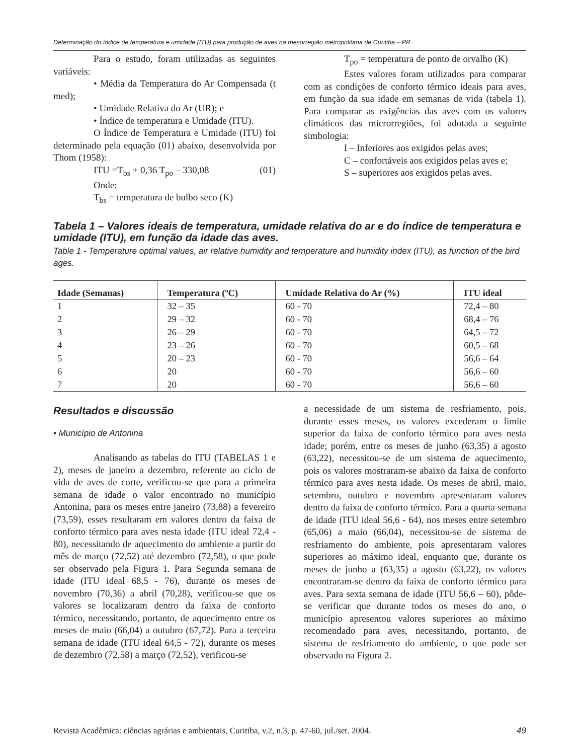Determinação do índice de temperatura e umidade (ITU) para produção de aves na mesorregião metropolitana de Curitiba – PR
Para o estudo, foram utilizadas as seguintes variáveis:
• Média da Temperatura do Ar Compensada (t med);
• Umidade Relativa do Ar (UR); e
• Índice de temperatura e Umidade (ITU).
O Índice de Temperatura e Umidade (ITU) foi determinado pela equação (01) abaixo, desenvolvida por Thom (1958):
ITU =T<sub>bs</sub> + 0,36 T<sub>po</sub> – 330,08 (01)
Onde:
T<sub>bs</sub> = temperatura de bulbo seco (K)
T<sub>po</sub> = temperatura de ponto de orvalho (K)
Estes valores foram utilizados para comparar com as condições de conforto térmico ideais para aves, em função da sua idade em semanas de vida (tabela 1). Para comparar as exigências das aves com os valores climáticos das microrregiões, foi adotada a seguinte simbologia:
I – Inferiores aos exigidos pelas aves;
C – confortáveis aos exigidos pelas aves e;
S – superiores aos exigidos pelas aves.
Tabela 1 – Valores ideais de temperatura, umidade relativa do ar e do índice de temperatura e umidade (ITU), em função da idade das aves.
Table 1 - Temperature optimal values, air relative humidity and temperature and humidity index (ITU), as function of the bird ages.
| Idade (Semanas) | Temperatura (ºC) | Umidade Relativa do Ar (%) | ITU ideal |
| --- | --- | --- | --- |
| 1 | 32 – 35 | 60 - 70 | 72,4 – 80 |
| 2 | 29 – 32 | 60 - 70 | 68,4 – 76 |
| 3 | 26 – 29 | 60 - 70 | 64,5 – 72 |
| 4 | 23 – 26 | 60 - 70 | 60,5 – 68 |
| 5 | 20 – 23 | 60 - 70 | 56,6 – 64 |
| 6 | 20 | 60 - 70 | 56,6 – 60 |
| 7 | 20 | 60 - 70 | 56,6 – 60 |
Resultados e discussão
• Município de Antonina
Analisando as tabelas do ITU (TABELAS 1 e 2), meses de janeiro a dezembro, referente ao ciclo de vida de aves de corte, verificou-se que para a primeira semana de idade o valor encontrado no município Antonina, para os meses entre janeiro (73,88) a fevereiro (73,59), esses resultaram em valores dentro da faixa de conforto térmico para aves nesta idade (ITU ideal 72,4 - 80), necessitando de aquecimento do ambiente a partir do mês de março (72,52) até dezembro (72,58), o que pode ser observado pela Figura 1. Para Segunda semana de idade (ITU ideal 68,5 - 76), durante os meses de novembro (70,36) a abril (70,28), verificou-se que os valores se localizaram dentro da faixa de conforto térmico, necessitando, portanto, de aquecimento entre os meses de maio (66,04) a outubro (67,72). Para a terceira semana de idade (ITU ideal 64,5 - 72), durante os meses de dezembro (72,58) a março (72,52), verificou-se
a necessidade de um sistema de resfriamento, pois, durante esses meses, os valores excederam o limite superior da faixa de conforto térmico para aves nesta idade; porém, entre os meses de junho (63,35) a agosto (63,22), necessitou-se de um sistema de aquecimento, pois os valores mostraram-se abaixo da faixa de conforto térmico para aves nesta idade. Os meses de abril, maio, setembro, outubro e novembro apresentaram valores dentro da faixa de conforto térmico. Para a quarta semana de idade (ITU ideal 56,6 - 64), nos meses entre setembro (65,06) a maio (66,04), necessitou-se de sistema de resfriamento do ambiente, pois apresentaram valores superiores ao máximo ideal, enquanto que, durante os meses de junho a (63,35) a agosto (63,22), os valores encontraram-se dentro da faixa de conforto térmico para aves. Para sexta semana de idade (ITU 56,6 – 60), pôde-se verificar que durante todos os meses do ano, o município apresentou valores superiores ao máximo recomendado para aves, necessitando, portanto, de sistema de resfriamento do ambiente, o que pode ser observado na Figura 2.
Revista Acadêmica: ciências agrárias e ambientais, Curitiba, v.2, n.3, p. 47-60, jul./set. 2004. 49